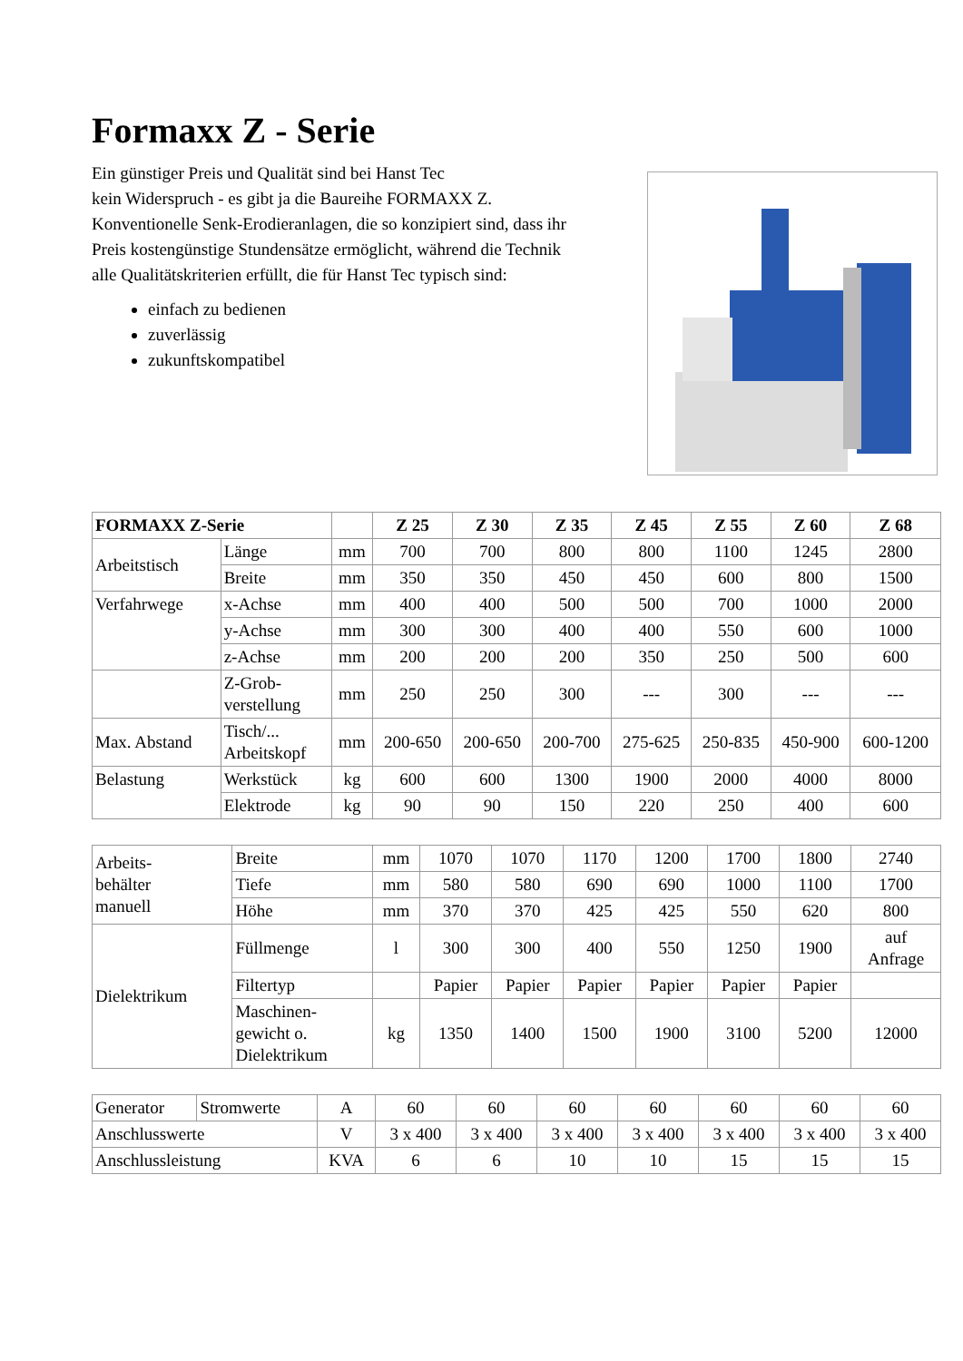Formaxx Z - Serie
Ein günstiger Preis und Qualität sind bei Hanst Tec
kein Widerspruch - es gibt ja die Baureihe FORMAXX Z. Konventionelle Senk-Erodieranlagen, die so konzipiert sind, dass ihr Preis kostengünstige Stundensätze ermöglicht, während die Technik alle Qualitätskriterien erfüllt, die für Hanst Tec typisch sind:
einfach zu bedienen
zuverlässig
zukunftskompatibel
| FORMAXX Z-Serie | | | Z 25 | Z 30 | Z 35 | Z 45 | Z 55 | Z 60 | Z 68 |
| --- | --- | --- | --- | --- | --- | --- | --- | --- | --- |
| Arbeitstisch | Länge | mm | 700 | 700 | 800 | 800 | 1100 | 1245 | 2800 |
| | Breite | mm | 350 | 350 | 450 | 450 | 600 | 800 | 1500 |
| Verfahrwege | x-Achse | mm | 400 | 400 | 500 | 500 | 700 | 1000 | 2000 |
| | y-Achse | mm | 300 | 300 | 400 | 400 | 550 | 600 | 1000 |
| | z-Achse | mm | 200 | 200 | 200 | 350 | 250 | 500 | 600 |
| | Z-Grob- verstellung | mm | 250 | 250 | 300 | --- | 300 | --- | --- |
| Max. Abstand | Tisch/... Arbeitskopf | mm | 200-650 | 200-650 | 200-700 | 275-625 | 250-835 | 450-900 | 600-1200 |
| Belastung | Werkstück | kg | 600 | 600 | 1300 | 1900 | 2000 | 4000 | 8000 |
| | Elektrode | kg | 90 | 90 | 150 | 220 | 250 | 400 | 600 |
| Arbeits- behälter manuell | Breite | mm | 1070 | 1070 | 1170 | 1200 | 1700 | 1800 | 2740 |
| | Tiefe | mm | 580 | 580 | 690 | 690 | 1000 | 1100 | 1700 |
| | Höhe | mm | 370 | 370 | 425 | 425 | 550 | 620 | 800 |
| Dielektrikum | Füllmenge | l | 300 | 300 | 400 | 550 | 1250 | 1900 | auf Anfrage |
| | Filtertyp | | Papier | Papier | Papier | Papier | Papier | Papier | |
| | Maschinen- gewicht o. Dielektrikum | kg | 1350 | 1400 | 1500 | 1900 | 3100 | 5200 | 12000 |
| Generator | Stromwerte | A | 60 | 60 | 60 | 60 | 60 | 60 | 60 |
| Anschlusswerte | | V | 3 x 400 | 3 x 400 | 3 x 400 | 3 x 400 | 3 x 400 | 3 x 400 | 3 x 400 |
| Anschlussleistung | | KVA | 6 | 6 | 10 | 10 | 15 | 15 | 15 |